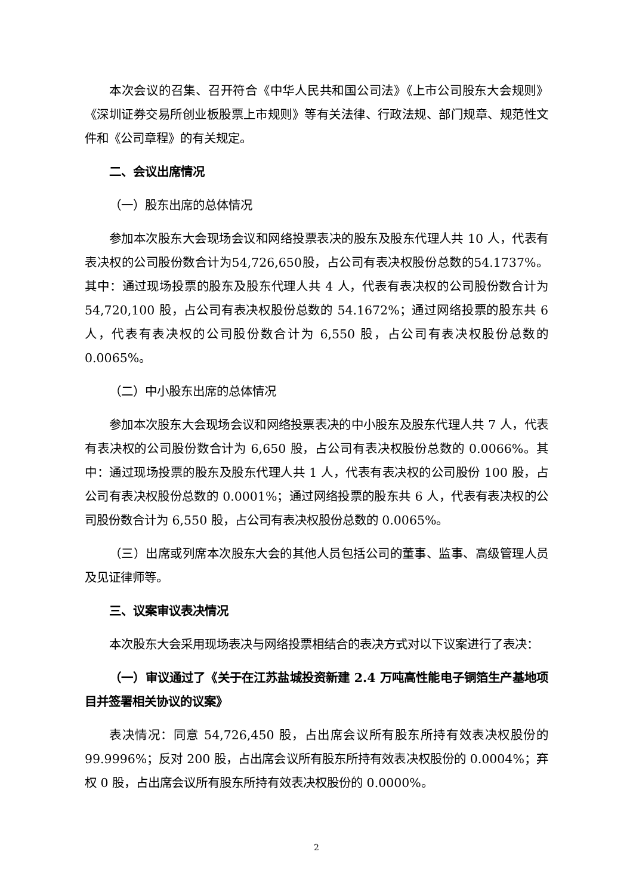本次会议的召集、召开符合《中华人民共和国公司法》《上市公司股东大会规则》《深圳证券交易所创业板股票上市规则》等有关法律、行政法规、部门规章、规范性文件和《公司章程》的有关规定。
二、会议出席情况
（一）股东出席的总体情况
参加本次股东大会现场会议和网络投票表决的股东及股东代理人共 10 人，代表有表决权的公司股份数合计为54,726,650股，占公司有表决权股份总数的54.1737%。其中：通过现场投票的股东及股东代理人共 4 人，代表有表决权的公司股份数合计为54,720,100 股，占公司有表决权股份总数的 54.1672%；通过网络投票的股东共 6 人，代表有表决权的公司股份数合计为 6,550 股，占公司有表决权股份总数的 0.0065%。
（二）中小股东出席的总体情况
参加本次股东大会现场会议和网络投票表决的中小股东及股东代理人共 7 人，代表有表决权的公司股份数合计为 6,650 股，占公司有表决权股份总数的 0.0066%。其中：通过现场投票的股东及股东代理人共 1 人，代表有表决权的公司股份 100 股，占公司有表决权股份总数的 0.0001%；通过网络投票的股东共 6 人，代表有表决权的公司股份数合计为 6,550 股，占公司有表决权股份总数的 0.0065%。
（三）出席或列席本次股东大会的其他人员包括公司的董事、监事、高级管理人员及见证律师等。
三、议案审议表决情况
本次股东大会采用现场表决与网络投票相结合的表决方式对以下议案进行了表决：
（一）审议通过了《关于在江苏盐城投资新建 2.4 万吨高性能电子铜箔生产基地项目并签署相关协议的议案》
表决情况：同意 54,726,450 股，占出席会议所有股东所持有效表决权股份的99.9996%；反对 200 股，占出席会议所有股东所持有效表决权股份的 0.0004%；弃权 0 股，占出席会议所有股东所持有效表决权股份的 0.0000%。
2